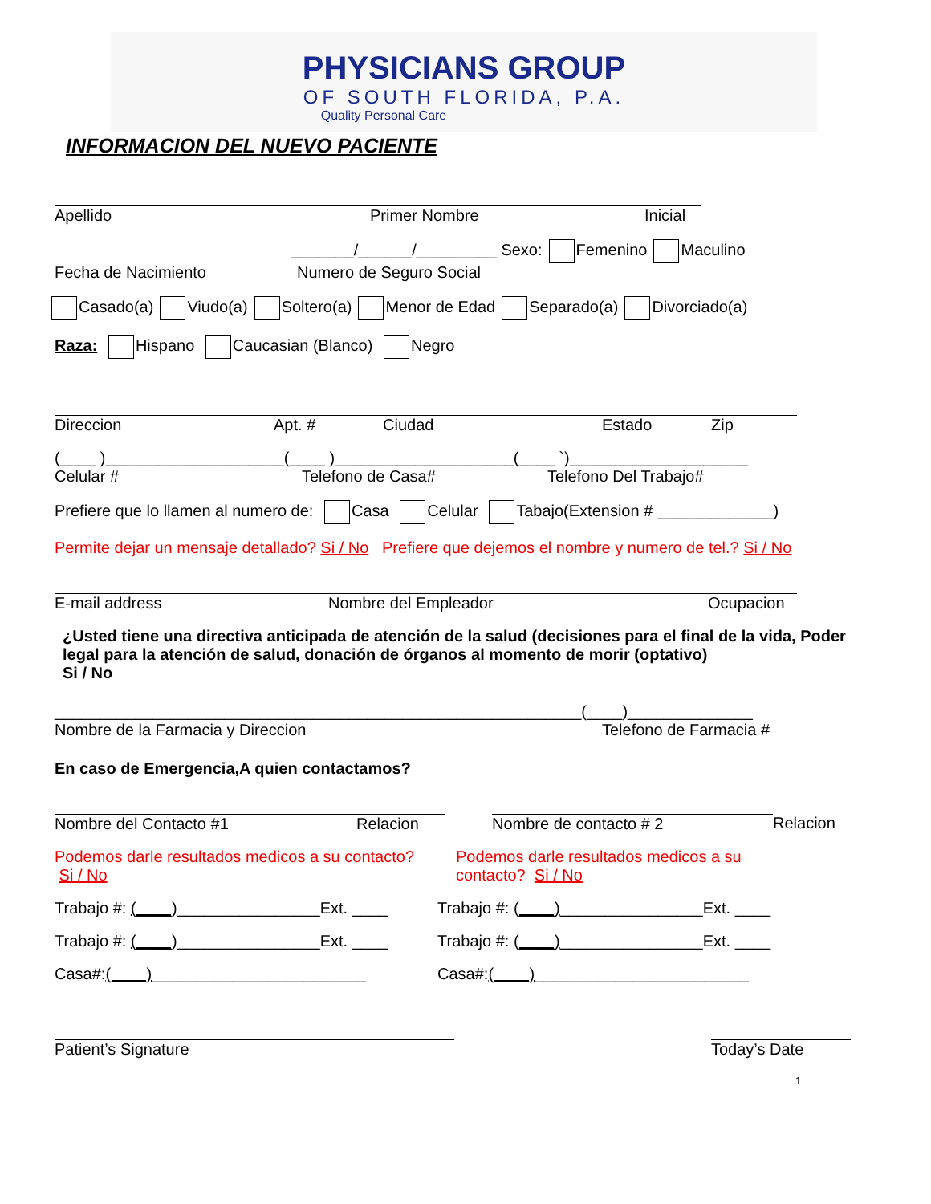PHYSICIANS GROUP
OF SOUTH FLORIDA, P.A.
Quality Personal Care
INFORMACION DEL NUEVO PACIENTE
Apellido Primer Nombre Inicial
_______/______/_________ Sexo: Femenino Maculino
Fecha de Nacimiento Numero de Seguro Social
Casado(a) Viudo(a) Soltero(a) Menor de Edad Separado(a) Divorciado(a)
Raza: Hispano Caucasian (Blanco) Negro
Direccion Apt. # Ciudad Estado Zip
(____ )____________________(____ )____________________(____ `)____________________
Celular # Telefono de Casa# Telefono Del Trabajo#
Prefiere que lo llamen al numero de: Casa Celular Tabajo(Extension # _____________)
Permite dejar un mensaje detallado? Si / No Prefiere que dejemos el nombre y numero de tel.? Si / No
E-mail address Nombre del Empleador Ocupacion
¿Usted tiene una directiva anticipada de atención de la salud (decisiones para el final de la vida, Poder legal para la atención de salud, donación de órganos al momento de morir (optativo)
Si / No
___________________________________________________________(____)______________
Nombre de la Farmacia y Direccion Telefono de Farmacia #
En caso de Emergencia,A quien contactamos?
Nombre del Contacto #1 Relacion Nombre de contacto # 2 Relacion
Podemos darle resultados medicos a su contacto?
Si / No Podemos darle resultados medicos a su
contacto? Si / No
Trabajo #: (____)________________Ext. ____ Trabajo #: (____)________________Ext. ____
Trabajo #: (____)________________Ext. ____ Trabajo #: (____)________________Ext. ____
Casa#:(____)________________________ Casa#:(____)________________________
Patient’s Signature Today’s Date
1